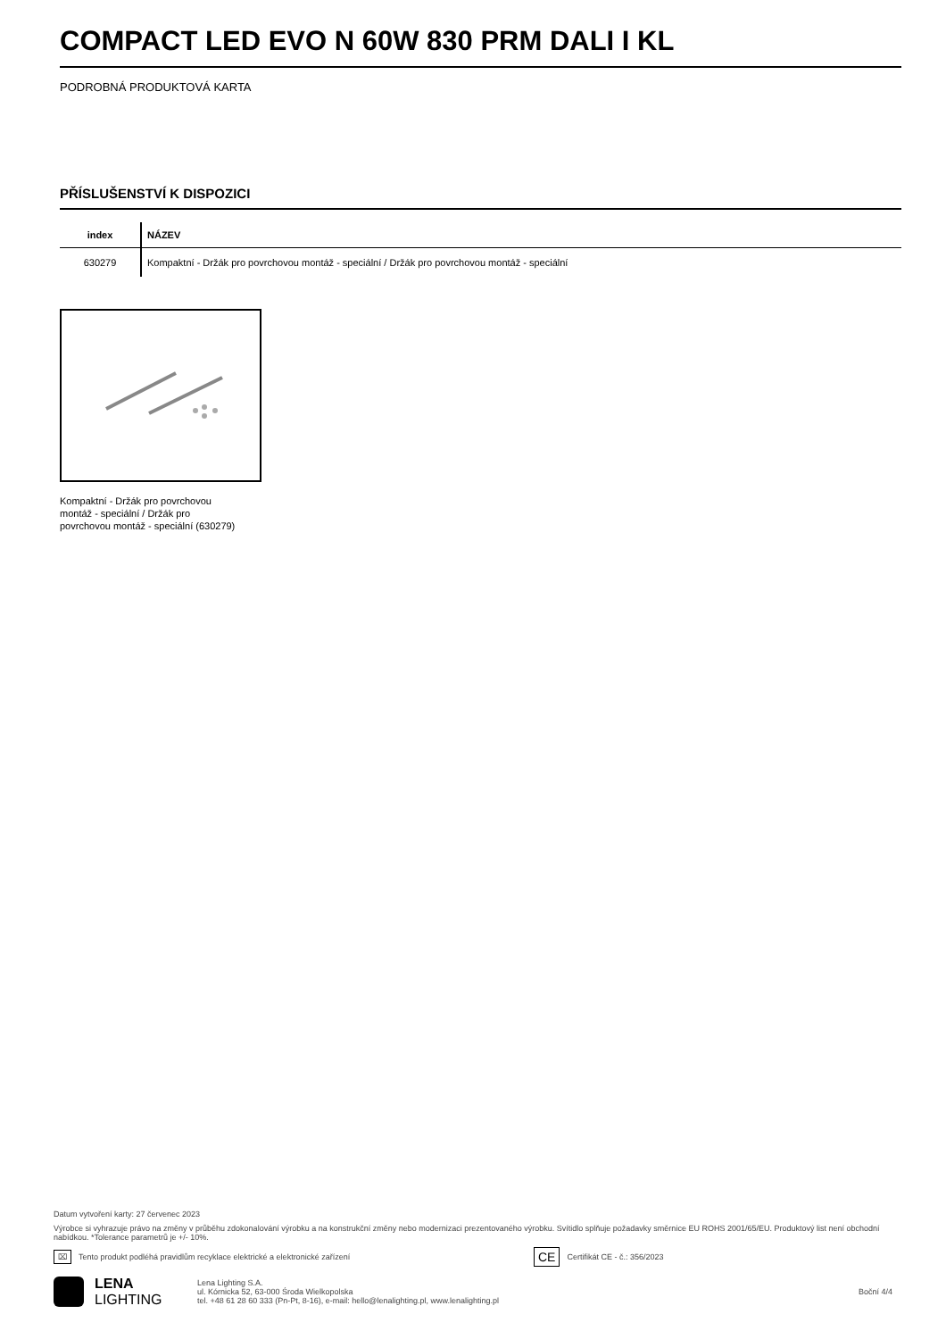COMPACT LED EVO N 60W 830 PRM DALI I KL
PODROBNÁ PRODUKTOVÁ KARTA
PŘÍSLUŠENSTVÍ K DISPOZICI
| index | NÁZEV |
| --- | --- |
| 630279 | Kompaktní - Držák pro povrchovou montáž - speciální / Držák pro povrchovou montáž - speciální |
Kompaktní - Držák pro povrchovou montáž - speciální / Držák pro povrchovou montáž - speciální (630279)
Datum vytvoření karty: 27 červenec 2023
Výrobce si vyhrazuje právo na změny v průběhu zdokonalování výrobku a na konstrukční změny nebo modernizaci prezentovaného výrobku. Svítidlo splňuje požadavky směrnice EU ROHS 2001/65/EU. Produktový list není obchodní nabídkou. *Tolerance parametrů je +/- 10%.
⌧ Tento produkt podléhá pravidlům recyklace elektrické a elektronické zařízení CE Certifikát CE - č.: 356/2023
LENA
LIGHTING
Lena Lighting S.A.
ul. Kórnicka 52, 63-000 Środa Wielkopolska
tel. +48 61 28 60 333 (Pn-Pt, 8-16), e-mail: hello@lenalighting.pl, www.lenalighting.pl
Boční 4/4